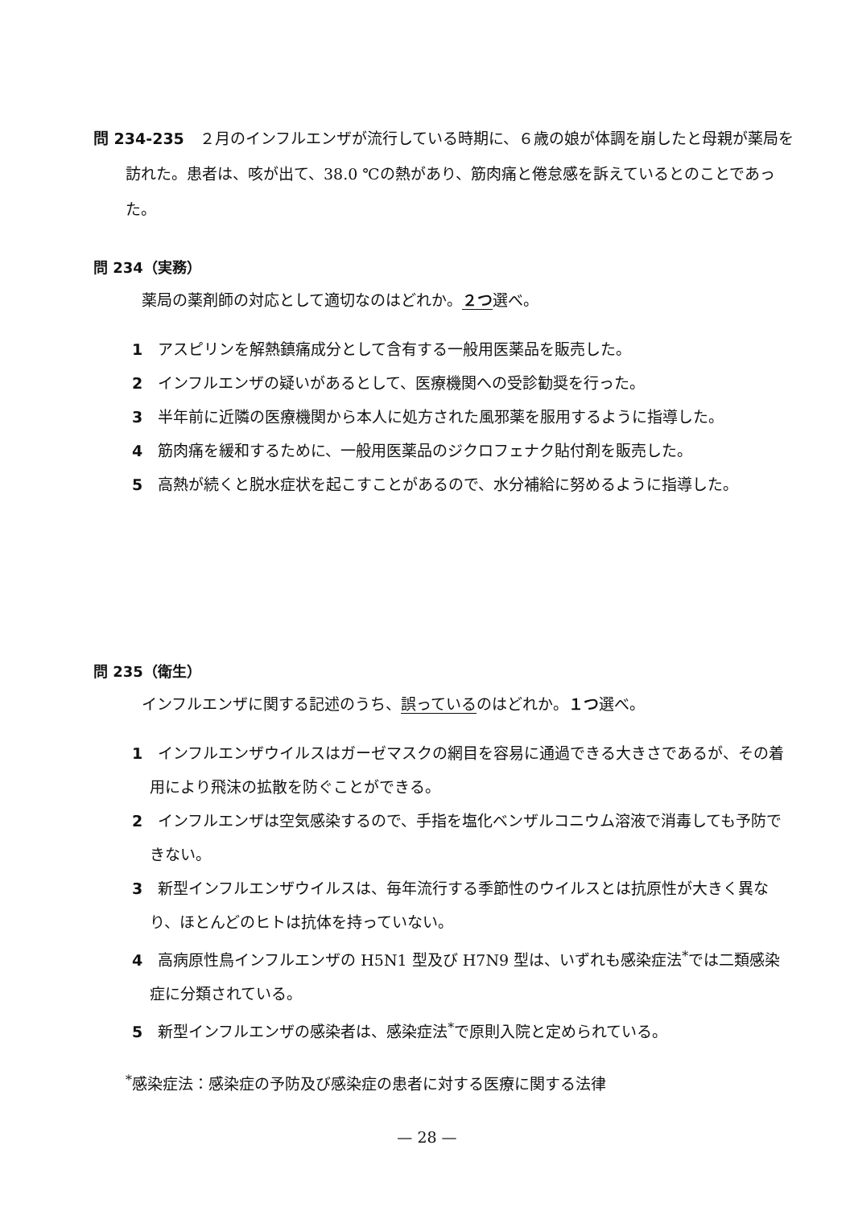問 234-235　２月のインフルエンザが流行している時期に、６歳の娘が体調を崩したと母親が薬局を訪れた。患者は、咳が出て、38.0 ℃の熱があり、筋肉痛と倦怠感を訴えているとのことであった。
問 234（実務）
薬局の薬剤師の対応として適切なのはどれか。２つ選べ。
1　アスピリンを解熱鎮痛成分として含有する一般用医薬品を販売した。
2　インフルエンザの疑いがあるとして、医療機関への受診勧奨を行った。
3　半年前に近隣の医療機関から本人に処方された風邪薬を服用するように指導した。
4　筋肉痛を緩和するために、一般用医薬品のジクロフェナク貼付剤を販売した。
5　高熱が続くと脱水症状を起こすことがあるので、水分補給に努めるように指導した。
問 235（衛生）
インフルエンザに関する記述のうち、誤っているのはどれか。１つ選べ。
1　インフルエンザウイルスはガーゼマスクの網目を容易に通過できる大きさであるが、その着用により飛沫の拡散を防ぐことができる。
2　インフルエンザは空気感染するので、手指を塩化ベンザルコニウム溶液で消毒しても予防できない。
3　新型インフルエンザウイルスは、毎年流行する季節性のウイルスとは抗原性が大きく異なり、ほとんどのヒトは抗体を持っていない。
4　高病原性鳥インフルエンザの H5N1 型及び H7N9 型は、いずれも感染症法<sup>*</sup>では二類感染症に分類されている。
5　新型インフルエンザの感染者は、感染症法<sup>*</sup>で原則入院と定められている。
<sup>*</sup> 感染症法：感染症の予防及び感染症の患者に対する医療に関する法律
— 28 —